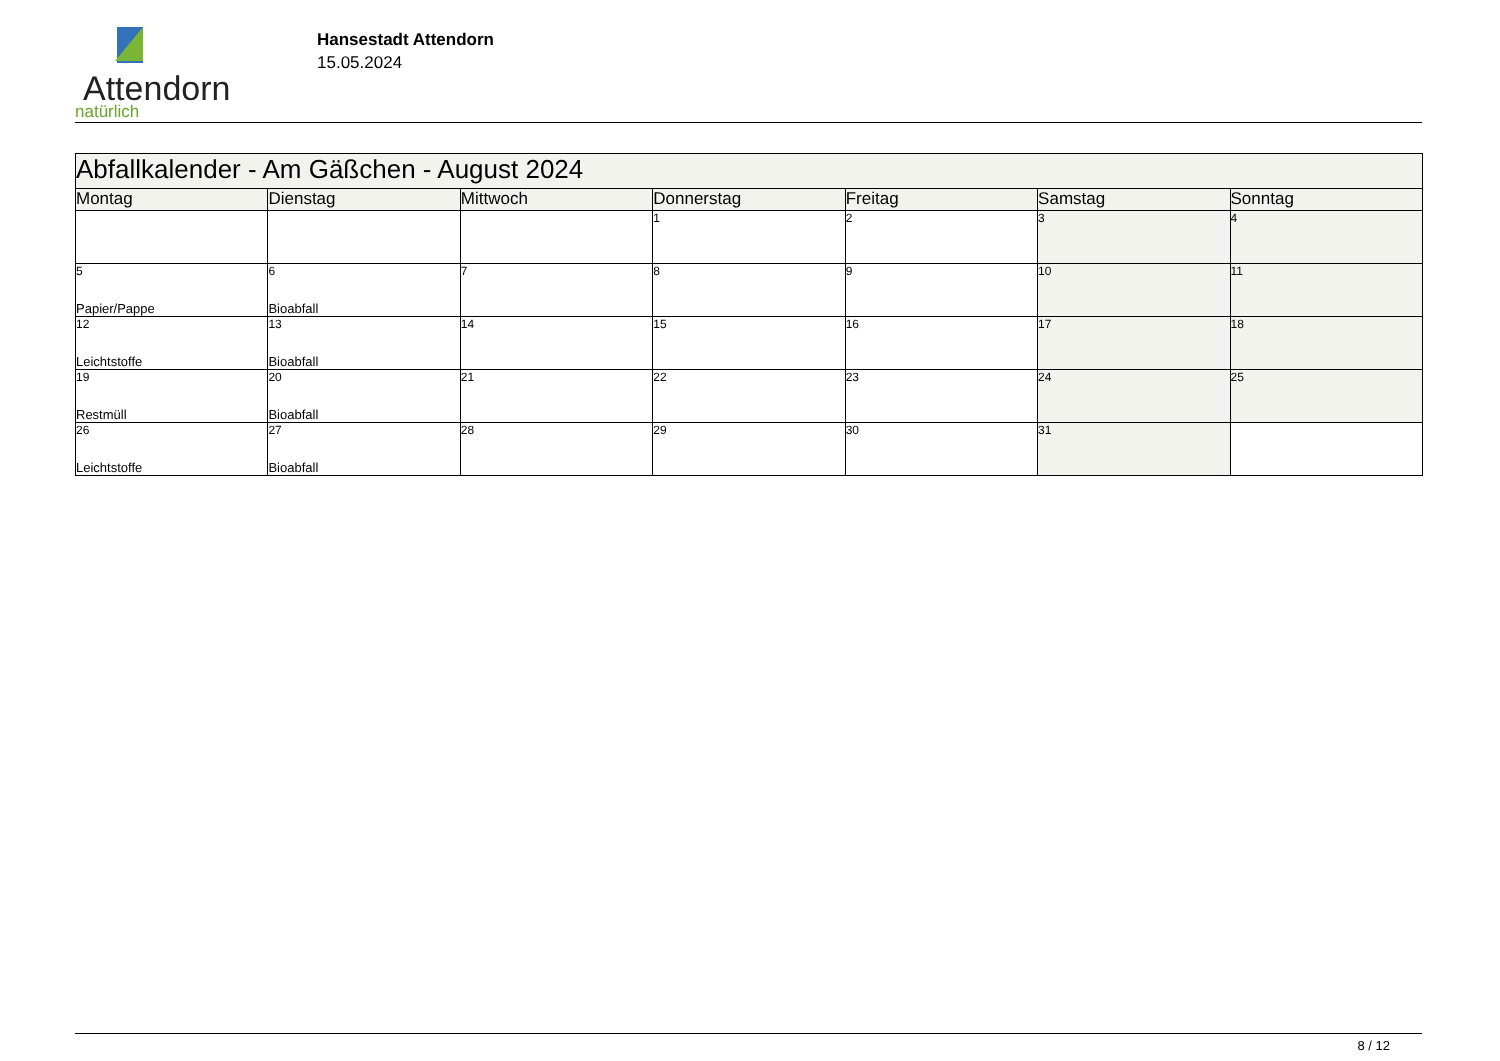Attendorn
natürlich
Hansestadt Attendorn
15.05.2024
| Abfallkalender - Am Gäßchen - August 2024 | | | | | | |
| Montag | Dienstag | Mittwoch | Donnerstag | Freitag | Samstag | Sonntag |
| | | | 1 | 2 | 3 | 4 |
| 5 Papier/Pappe | 6 Bioabfall | 7 | 8 | 9 | 10 | 11 |
| 12 Leichtstoffe | 13 Bioabfall | 14 | 15 | 16 | 17 | 18 |
| 19 Restmüll | 20 Bioabfall | 21 | 22 | 23 | 24 | 25 |
| 26 Leichtstoffe | 27 Bioabfall | 28 | 29 | 30 | 31 | |
8 / 12